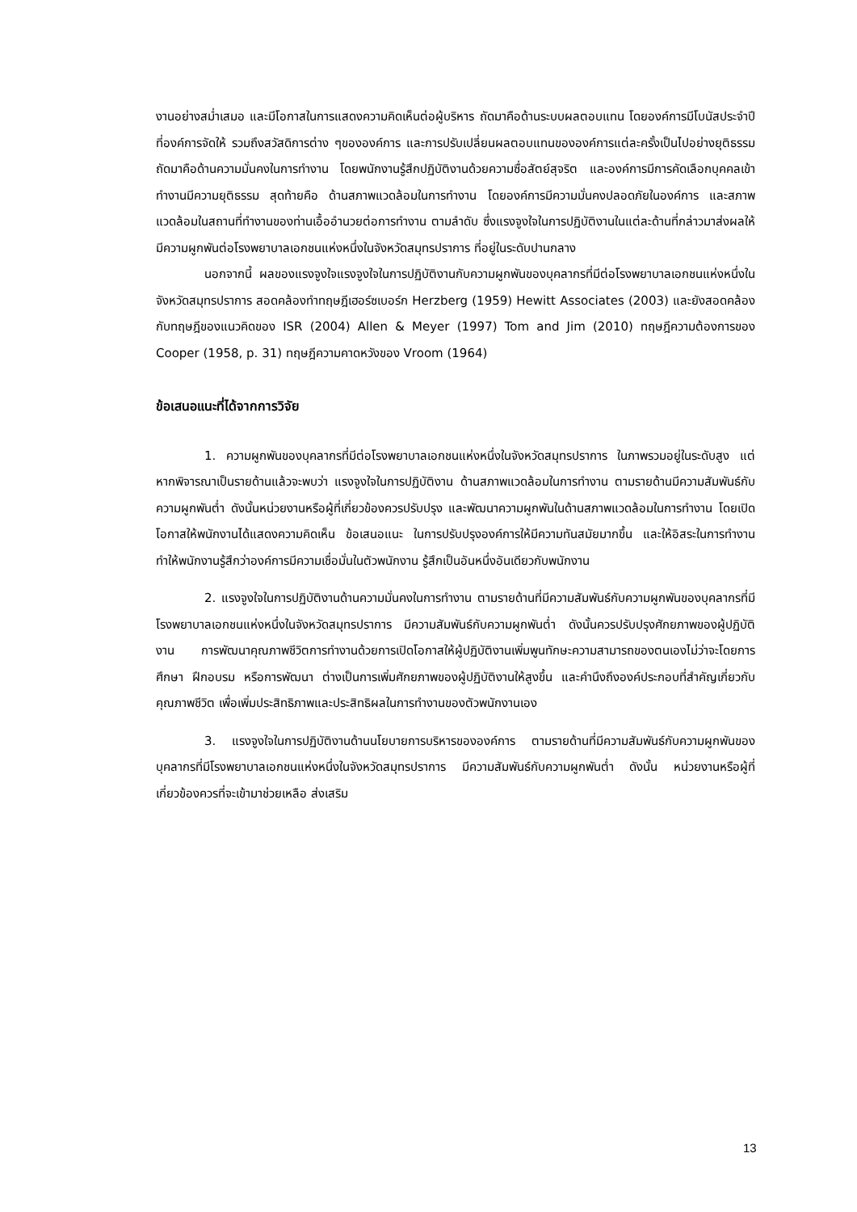งานอย่างสม่ำเสมอ และมีโอกาสในการแสดงความคิดเห็นต่อผู้บริหาร ถัดมาคือด้านระบบผลตอบแทน โดยองค์การมีโบนัสประจำปีที่องค์การจัดให้ รวมถึงสวัสดิการต่าง ๆขององค์การ และการปรับเปลี่ยนผลตอบแทนขององค์การแต่ละครั้งเป็นไปอย่างยุติธรรม ถัดมาคือด้านความมั่นคงในการทำงาน โดยพนักงานรู้สึกปฏิบัติงานด้วยความซื่อสัตย์สุจริต และองค์การมีการคัดเลือกบุคคลเข้าทำงานมีความยุติธรรม สุดท้ายคือ ด้านสภาพแวดล้อมในการทำงาน โดยองค์การมีความมั่นคงปลอดภัยในองค์การ และสภาพแวดล้อมในสถานที่ทำงานของท่านเอื้ออำนวยต่อการทำงาน ตามลำดับ ซึ่งแรงจูงใจในการปฏิบัติงานในแต่ละด้านที่กล่าวมาส่งผลให้มีความผูกพันต่อโรงพยาบาลเอกชนแห่งหนึ่งในจังหวัดสมุทรปราการ ที่อยู่ในระดับปานกลาง
นอกจากนี้ ผลของแรงจูงใจแรงจูงใจในการปฏิบัติงานกับความผูกพันของบุคลากรที่มีต่อโรงพยาบาลเอกชนแห่งหนึ่งในจังหวัดสมุทรปราการ สอดคล้องทำทฤษฎีเฮอร์ซเบอร์ก Herzberg (1959) Hewitt Associates (2003) และยังสอดคล้องกับทฤษฎีของแนวคิดของ ISR (2004) Allen & Meyer (1997) Tom and Jim (2010) ทฤษฎีความต้องการของ Cooper (1958, p. 31) ทฤษฎีความคาดหวังของ Vroom (1964)
ข้อเสนอแนะที่ได้จากการวิจัย
1. ความผูกพันของบุคลากรที่มีต่อโรงพยาบาลเอกชนแห่งหนึ่งในจังหวัดสมุทรปราการ ในภาพรวมอยู่ในระดับสูง แต่หากพิจารณาเป็นรายด้านแล้วจะพบว่า แรงจูงใจในการปฏิบัติงาน ด้านสภาพแวดล้อมในการทำงาน ตามรายด้านมีความสัมพันธ์กับความผูกพันต่ำ ดังนั้นหน่วยงานหรือผู้ที่เกี่ยวข้องควรปรับปรุง และพัฒนาความผูกพันในด้านสภาพแวดล้อมในการทำงาน โดยเปิดโอกาสให้พนักงานได้แสดงความคิดเห็น ข้อเสนอแนะ ในการปรับปรุงองค์การให้มีความทันสมัยมากขึ้น และให้อิสระในการทำงานทำให้พนักงานรู้สึกว่าองค์การมีความเชื่อมั่นในตัวพนักงาน รู้สึกเป็นอันหนึ่งอันเดียวกับพนักงาน
2. แรงจูงใจในการปฏิบัติงานด้านความมั่นคงในการทำงาน ตามรายด้านที่มีความสัมพันธ์กับความผูกพันของบุคลากรที่มีโรงพยาบาลเอกชนแห่งหนึ่งในจังหวัดสมุทรปราการ มีความสัมพันธ์กับความผูกพันต่ำ ดังนั้นควรปรับปรุงศักยภาพของผู้ปฏิบัติงาน การพัฒนาคุณภาพชีวิตการทำงานด้วยการเปิดโอกาสให้ผู้ปฏิบัติงานเพิ่มพูนทักษะความสามารถของตนเองไม่ว่าจะโดยการศึกษา ฝึกอบรม หรือการพัฒนา ต่างเป็นการเพิ่มศักยภาพของผู้ปฏิบัติงานให้สูงขึ้น และคำนึงถึงองค์ประกอบที่สำคัญเกี่ยวกับคุณภาพชีวิต เพื่อเพิ่มประสิทธิภาพและประสิทธิผลในการทำงานของตัวพนักงานเอง
3. แรงจูงใจในการปฏิบัติงานด้านนโยบายการบริหารขององค์การ ตามรายด้านที่มีความสัมพันธ์กับความผูกพันของบุคลากรที่มีโรงพยาบาลเอกชนแห่งหนึ่งในจังหวัดสมุทรปราการ มีความสัมพันธ์กับความผูกพันต่ำ ดังนั้น หน่วยงานหรือผู้ที่เกี่ยวข้องควรที่จะเข้ามาช่วยเหลือ ส่งเสริม
13